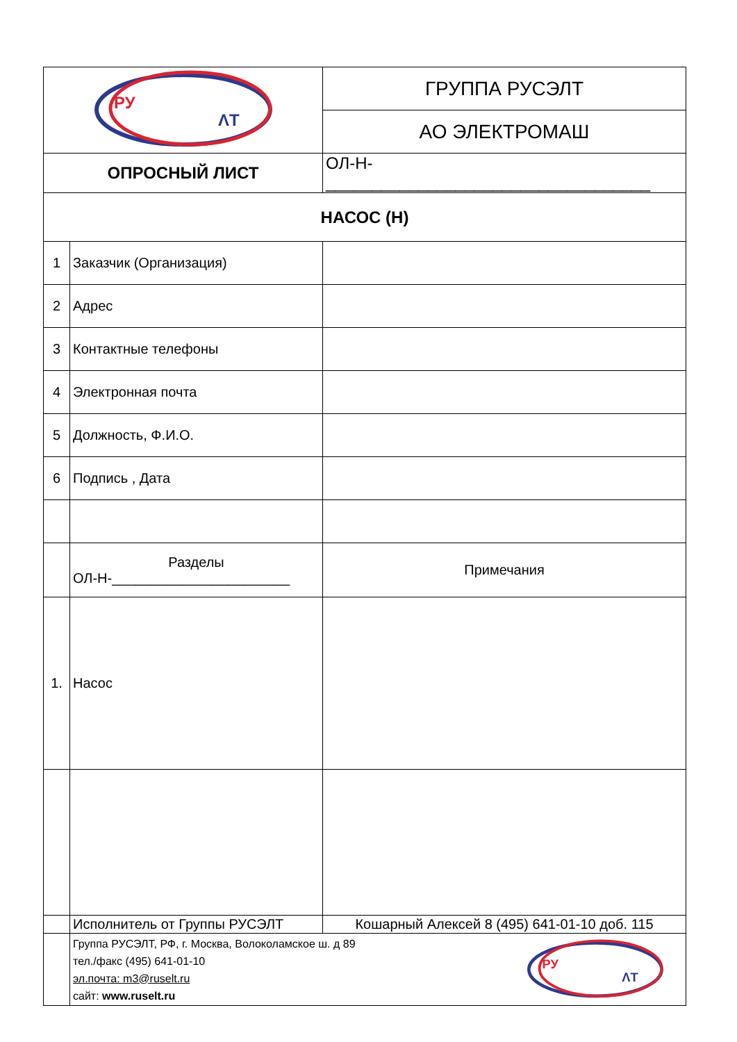| РУ ΛТ | | ГРУППА РУСЭЛТ |
| | | АО ЭЛЕКТРОМАШ |
| ОПРОСНЫЙ ЛИСТ | | ОЛ-Н-___________________________________ |
| НАСОС (Н) | | |
| 1 | Заказчик (Организация) | |
| 2 | Адрес | |
| 3 | Контактные телефоны | |
| 4 | Электронная почта | |
| 5 | Должность, Ф.И.О. | |
| 6 | Подпись , Дата | |
| | Разделы ОЛ-Н-_______________________ | Примечания |
| 1. | Насос | |
| | Исполнитель от Группы РУСЭЛТ | Кошарный Алексей 8 (495) 641-01-10 доб. 115 |
| | Группа РУСЭЛТ, РФ, г. Москва, Волоколамское ш. д 89 тел./факс (495) 641-01-10 эл.почта: m3@ruselt.ru сайт: www.ruselt.ru РУ ΛТ | |